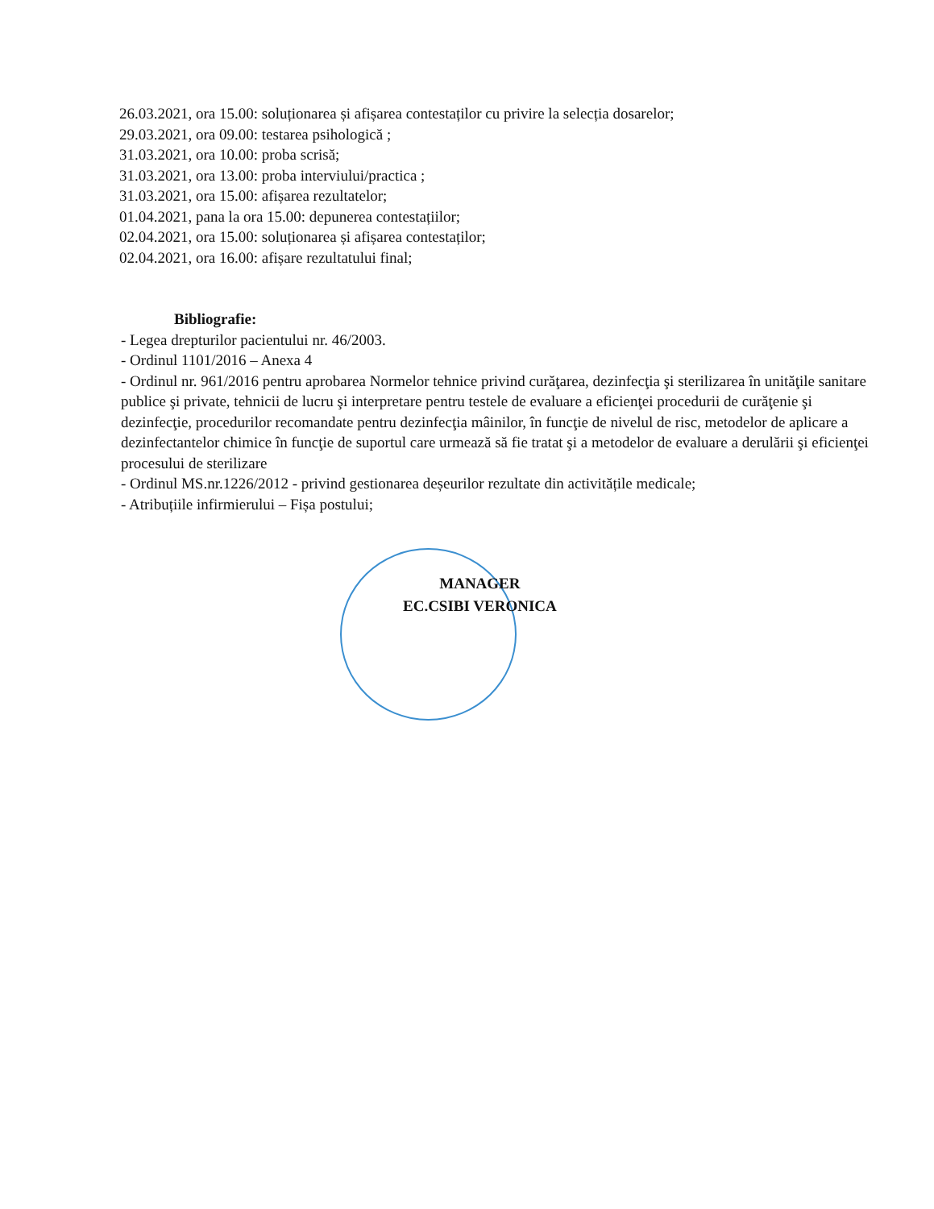26.03.2021, ora 15.00: soluționarea și afișarea contestaților cu privire la selecția dosarelor;
29.03.2021, ora 09.00: testarea psihologică ;
31.03.2021, ora 10.00: proba scrisă;
31.03.2021, ora 13.00: proba interviului/practica ;
31.03.2021, ora 15.00: afișarea rezultatelor;
01.04.2021, pana la ora 15.00: depunerea contestațiilor;
02.04.2021, ora 15.00: soluționarea și afișarea contestaților;
02.04.2021, ora 16.00: afișare rezultatului final;
Bibliografie:
- Legea drepturilor pacientului nr. 46/2003.
- Ordinul 1101/2016 – Anexa 4
- Ordinul nr. 961/2016 pentru aprobarea Normelor tehnice privind curăţarea, dezinfecţia şi sterilizarea în unităţile sanitare publice şi private, tehnicii de lucru şi interpretare pentru testele de evaluare a eficienţei procedurii de curăţenie şi dezinfecţie, procedurilor recomandate pentru dezinfecţia mâinilor, în funcţie de nivelul de risc, metodelor de aplicare a dezinfectantelor chimice în funcţie de suportul care urmează să fie tratat şi a metodelor de evaluare a derulării şi eficienţei procesului de sterilizare
- Ordinul MS.nr.1226/2012 - privind gestionarea deșeurilor rezultate din activitățile medicale;
- Atribuțiile infirmierului – Fișa postului;
MANAGER
EC.CSIBI VERONICA